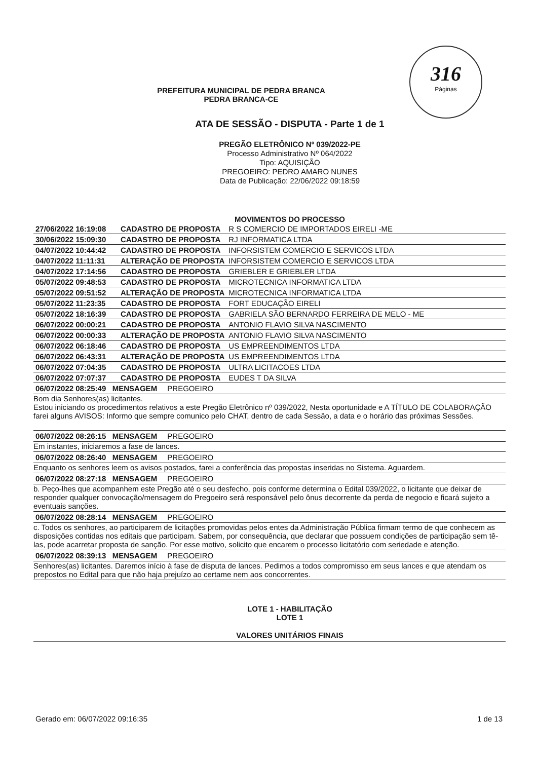316
Páginas
PREFEITURA MUNICIPAL DE PEDRA BRANCA
PEDRA BRANCA-CE
ATA DE SESSÃO - DISPUTA - Parte 1 de 1
PREGÃO ELETRÔNICO Nº 039/2022-PE
Processo Administrativo Nº 064/2022
Tipo: AQUISIÇÃO
PREGOEIRO: PEDRO AMARO NUNES
Data de Publicação: 22/06/2022 09:18:59
MOVIMENTOS DO PROCESSO
| 27/06/2022 16:19:08 | CADASTRO DE PROPOSTA | R S COMERCIO DE IMPORTADOS EIRELI -ME |
| 30/06/2022 15:09:30 | CADASTRO DE PROPOSTA | RJ INFORMATICA LTDA |
| 04/07/2022 10:44:42 | CADASTRO DE PROPOSTA | INFORSISTEM COMERCIO E SERVICOS LTDA |
| 04/07/2022 11:11:31 | ALTERAÇÃO DE PROPOSTA | INFORSISTEM COMERCIO E SERVICOS LTDA |
| 04/07/2022 17:14:56 | CADASTRO DE PROPOSTA | GRIEBLER E GRIEBLER LTDA |
| 05/07/2022 09:48:53 | CADASTRO DE PROPOSTA | MICROTECNICA INFORMATICA LTDA |
| 05/07/2022 09:51:52 | ALTERAÇÃO DE PROPOSTA | MICROTECNICA INFORMATICA LTDA |
| 05/07/2022 11:23:35 | CADASTRO DE PROPOSTA | FORT EDUCAÇÃO EIRELI |
| 05/07/2022 18:16:39 | CADASTRO DE PROPOSTA | GABRIELA SÃO BERNARDO FERREIRA DE MELO - ME |
| 06/07/2022 00:00:21 | CADASTRO DE PROPOSTA | ANTONIO FLAVIO SILVA NASCIMENTO |
| 06/07/2022 00:00:33 | ALTERAÇÃO DE PROPOSTA | ANTONIO FLAVIO SILVA NASCIMENTO |
| 06/07/2022 06:18:46 | CADASTRO DE PROPOSTA | US EMPREENDIMENTOS LTDA |
| 06/07/2022 06:43:31 | ALTERAÇÃO DE PROPOSTA | US EMPREENDIMENTOS LTDA |
| 06/07/2022 07:04:35 | CADASTRO DE PROPOSTA | ULTRA LICITACOES LTDA |
| 06/07/2022 07:07:37 | CADASTRO DE PROPOSTA | EUDES T DA SILVA |
06/07/2022 08:25:49 MENSAGEM PREGOEIRO
Bom dia Senhores(as) licitantes.
Estou iniciando os procedimentos relativos a este Pregão Eletrônico nº 039/2022, Nesta oportunidade e A TÍTULO DE COLABORAÇÃO farei alguns AVISOS: Informo que sempre comunico pelo CHAT, dentro de cada Sessão, a data e o horário das próximas Sessões.
06/07/2022 08:26:15 MENSAGEM PREGOEIRO
Em instantes, iniciaremos a fase de lances.
06/07/2022 08:26:40 MENSAGEM PREGOEIRO
Enquanto os senhores leem os avisos postados, farei a conferência das propostas inseridas no Sistema. Aguardem.
06/07/2022 08:27:18 MENSAGEM PREGOEIRO
b. Peço-lhes que acompanhem este Pregão até o seu desfecho, pois conforme determina o Edital 039/2022, o licitante que deixar de responder qualquer convocação/mensagem do Pregoeiro será responsável pelo ônus decorrente da perda de negocio e ficará sujeito a eventuais sanções.
06/07/2022 08:28:14 MENSAGEM PREGOEIRO
c. Todos os senhores, ao participarem de licitações promovidas pelos entes da Administração Pública firmam termo de que conhecem as disposições contidas nos editais que participam. Sabem, por consequência, que declarar que possuem condições de participação sem tê-las, pode acarretar proposta de sanção. Por esse motivo, solicito que encarem o processo licitatório com seriedade e atenção.
06/07/2022 08:39:13 MENSAGEM PREGOEIRO
Senhores(as) licitantes. Daremos início à fase de disputa de lances. Pedimos a todos compromisso em seus lances e que atendam os prepostos no Edital para que não haja prejuízo ao certame nem aos concorrentes.
LOTE 1 - HABILITAÇÃO
LOTE 1
VALORES UNITÁRIOS FINAIS
Gerado em: 06/07/2022 09:16:35 1 de 13